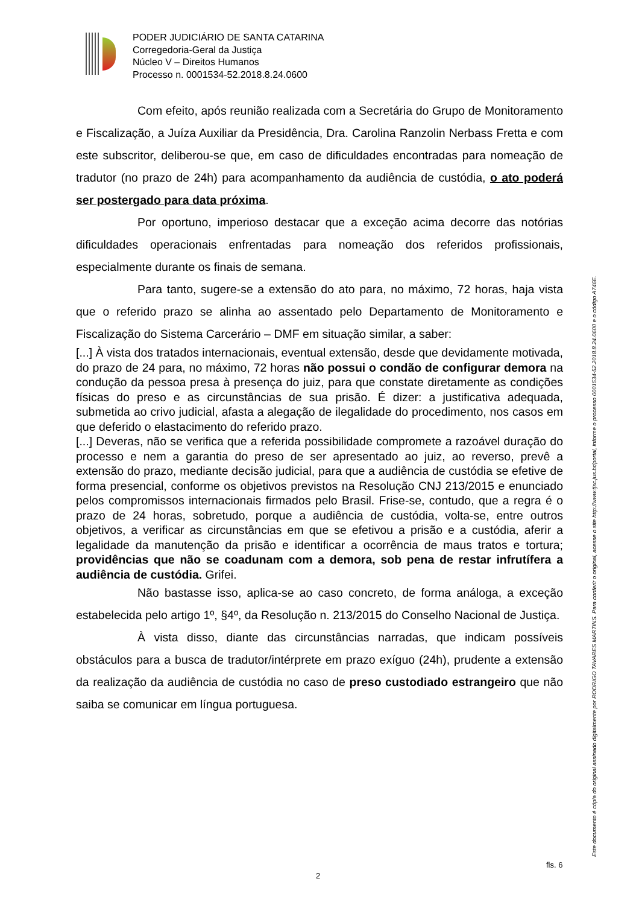PODER JUDICIÁRIO DE SANTA CATARINA
Corregedoria-Geral da Justiça
Núcleo V – Direitos Humanos
Processo n. 0001534-52.2018.8.24.0600
Com efeito, após reunião realizada com a Secretária do Grupo de Monitoramento e Fiscalização, a Juíza Auxiliar da Presidência, Dra. Carolina Ranzolin Nerbass Fretta e com este subscritor, deliberou-se que, em caso de dificuldades encontradas para nomeação de tradutor (no prazo de 24h) para acompanhamento da audiência de custódia, o ato poderá ser postergado para data próxima.
Por oportuno, imperioso destacar que a exceção acima decorre das notórias dificuldades operacionais enfrentadas para nomeação dos referidos profissionais, especialmente durante os finais de semana.
Para tanto, sugere-se a extensão do ato para, no máximo, 72 horas, haja vista que o referido prazo se alinha ao assentado pelo Departamento de Monitoramento e Fiscalização do Sistema Carcerário – DMF em situação similar, a saber:
[...] À vista dos tratados internacionais, eventual extensão, desde que devidamente motivada, do prazo de 24 para, no máximo, 72 horas não possui o condão de configurar demora na condução da pessoa presa à presença do juiz, para que constate diretamente as condições físicas do preso e as circunstâncias de sua prisão. É dizer: a justificativa adequada, submetida ao crivo judicial, afasta a alegação de ilegalidade do procedimento, nos casos em que deferido o elastacimento do referido prazo.
[...] Deveras, não se verifica que a referida possibilidade compromete a razoável duração do processo e nem a garantia do preso de ser apresentado ao juiz, ao reverso, prevê a extensão do prazo, mediante decisão judicial, para que a audiência de custódia se efetive de forma presencial, conforme os objetivos previstos na Resolução CNJ 213/2015 e enunciado pelos compromissos internacionais firmados pelo Brasil. Frise-se, contudo, que a regra é o prazo de 24 horas, sobretudo, porque a audiência de custódia, volta-se, entre outros objetivos, a verificar as circunstâncias em que se efetivou a prisão e a custódia, aferir a legalidade da manutenção da prisão e identificar a ocorrência de maus tratos e tortura; providências que não se coadunam com a demora, sob pena de restar infrutífera a audiência de custódia. Grifei.
Não bastasse isso, aplica-se ao caso concreto, de forma análoga, a exceção estabelecida pelo artigo 1º, §4º, da Resolução n. 213/2015 do Conselho Nacional de Justiça.
À vista disso, diante das circunstâncias narradas, que indicam possíveis obstáculos para a busca de tradutor/intérprete em prazo exíguo (24h), prudente a extensão da realização da audiência de custódia no caso de preso custodiado estrangeiro que não saiba se comunicar em língua portuguesa.
Este documento é cópia do original assinado digitalmente por RODRIGO TAVARES MARTINS. Para conferir o original, acesse o site http://www.tjsc.jus.br/portal, informe o processo 0001534-52.2018.8.24.0600 e o código A746E.
fls. 6
2